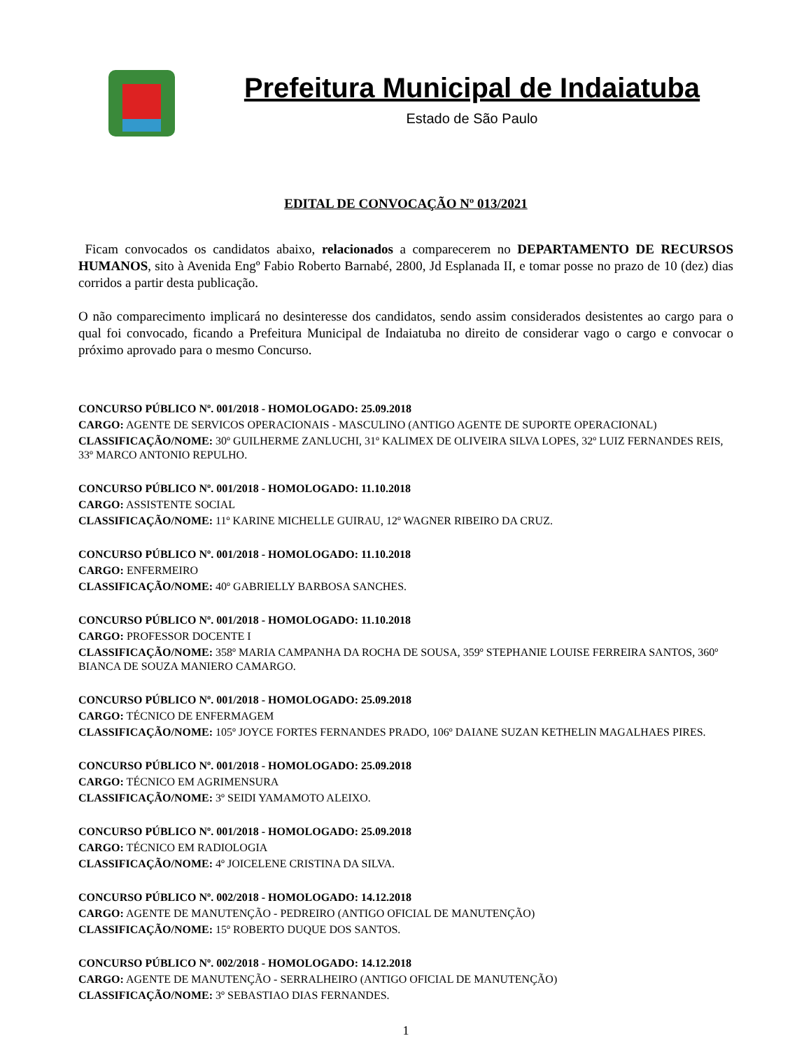Prefeitura Municipal de Indaiatuba
Estado de São Paulo
EDITAL DE CONVOCAÇÃO Nº 013/2021
Ficam convocados os candidatos abaixo, relacionados a comparecerem no DEPARTAMENTO DE RECURSOS HUMANOS, sito à Avenida Engº Fabio Roberto Barnabé, 2800, Jd Esplanada II, e tomar posse no prazo de 10 (dez) dias corridos a partir desta publicação.
O não comparecimento implicará no desinteresse dos candidatos, sendo assim considerados desistentes ao cargo para o qual foi convocado, ficando a Prefeitura Municipal de Indaiatuba no direito de considerar vago o cargo e convocar o próximo aprovado para o mesmo Concurso.
CONCURSO PÚBLICO Nº. 001/2018 - HOMOLOGADO: 25.09.2018
CARGO: AGENTE DE SERVICOS OPERACIONAIS - MASCULINO (ANTIGO AGENTE DE SUPORTE OPERACIONAL)
CLASSIFICAÇÃO/NOME: 30º GUILHERME ZANLUCHI, 31º KALIMEX DE OLIVEIRA SILVA LOPES, 32º LUIZ FERNANDES REIS, 33º MARCO ANTONIO REPULHO.
CONCURSO PÚBLICO Nº. 001/2018 - HOMOLOGADO: 11.10.2018
CARGO: ASSISTENTE SOCIAL
CLASSIFICAÇÃO/NOME: 11º KARINE MICHELLE GUIRAU, 12º WAGNER RIBEIRO DA CRUZ.
CONCURSO PÚBLICO Nº. 001/2018 - HOMOLOGADO: 11.10.2018
CARGO: ENFERMEIRO
CLASSIFICAÇÃO/NOME: 40º GABRIELLY BARBOSA SANCHES.
CONCURSO PÚBLICO Nº. 001/2018 - HOMOLOGADO: 11.10.2018
CARGO: PROFESSOR DOCENTE I
CLASSIFICAÇÃO/NOME: 358º MARIA CAMPANHA DA ROCHA DE SOUSA, 359º STEPHANIE LOUISE FERREIRA SANTOS, 360º BIANCA DE SOUZA MANIERO CAMARGO.
CONCURSO PÚBLICO Nº. 001/2018 - HOMOLOGADO: 25.09.2018
CARGO: TÉCNICO DE ENFERMAGEM
CLASSIFICAÇÃO/NOME: 105º JOYCE FORTES FERNANDES PRADO, 106º DAIANE SUZAN KETHELIN MAGALHAES PIRES.
CONCURSO PÚBLICO Nº. 001/2018 - HOMOLOGADO: 25.09.2018
CARGO: TÉCNICO EM AGRIMENSURA
CLASSIFICAÇÃO/NOME: 3º SEIDI YAMAMOTO ALEIXO.
CONCURSO PÚBLICO Nº. 001/2018 - HOMOLOGADO: 25.09.2018
CARGO: TÉCNICO EM RADIOLOGIA
CLASSIFICAÇÃO/NOME: 4º JOICELENE CRISTINA DA SILVA.
CONCURSO PÚBLICO Nº. 002/2018 - HOMOLOGADO: 14.12.2018
CARGO: AGENTE DE MANUTENÇÃO - PEDREIRO (ANTIGO OFICIAL DE MANUTENÇÃO)
CLASSIFICAÇÃO/NOME: 15º ROBERTO DUQUE DOS SANTOS.
CONCURSO PÚBLICO Nº. 002/2018 - HOMOLOGADO: 14.12.2018
CARGO: AGENTE DE MANUTENÇÃO - SERRALHEIRO (ANTIGO OFICIAL DE MANUTENÇÃO)
CLASSIFICAÇÃO/NOME: 3º SEBASTIAO DIAS FERNANDES.
1